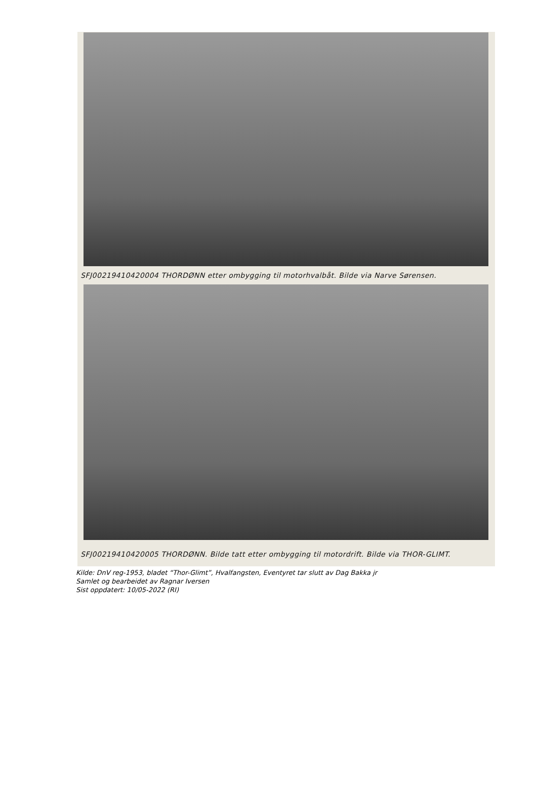SFJ00219410420004 THORDØNN etter ombygging til motorhvalbåt. Bilde via Narve Sørensen.
SFJ00219410420005 THORDØNN. Bilde tatt etter ombygging til motordrift. Bilde via THOR-GLIMT.
Kilde: DnV reg-1953, bladet “Thor-Glimt”, Hvalfangsten, Eventyret tar slutt av Dag Bakka jr
Samlet og bearbeidet av Ragnar Iversen
Sist oppdatert: 10/05-2022 (RI)